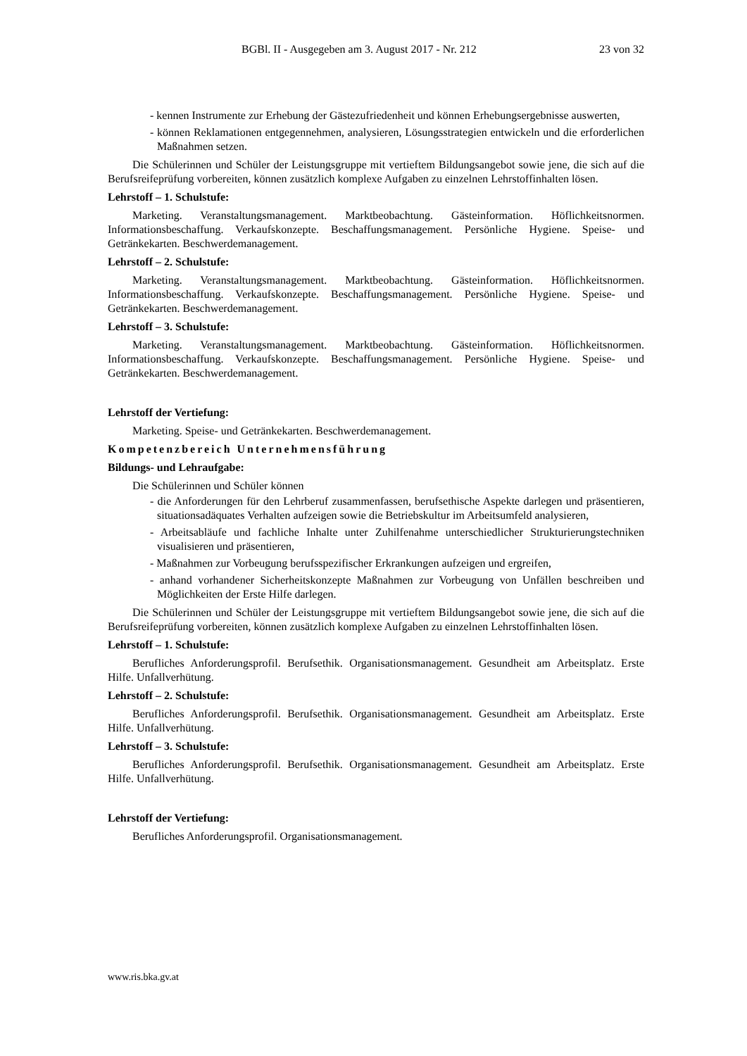BGBl. II - Ausgegeben am 3. August 2017 - Nr. 212 23 von 32
- kennen Instrumente zur Erhebung der Gästezufriedenheit und können Erhebungsergebnisse auswerten,
- können Reklamationen entgegennehmen, analysieren, Lösungsstrategien entwickeln und die erforderlichen Maßnahmen setzen.
Die Schülerinnen und Schüler der Leistungsgruppe mit vertieftem Bildungsangebot sowie jene, die sich auf die Berufsreifeprüfung vorbereiten, können zusätzlich komplexe Aufgaben zu einzelnen Lehrstoffinhalten lösen.
Lehrstoff – 1. Schulstufe:
Marketing. Veranstaltungsmanagement. Marktbeobachtung. Gästeinformation. Höflichkeitsnormen. Informationsbeschaffung. Verkaufskonzepte. Beschaffungsmanagement. Persönliche Hygiene. Speise- und Getränkekarten. Beschwerdemanagement.
Lehrstoff – 2. Schulstufe:
Marketing. Veranstaltungsmanagement. Marktbeobachtung. Gästeinformation. Höflichkeitsnormen. Informationsbeschaffung. Verkaufskonzepte. Beschaffungsmanagement. Persönliche Hygiene. Speise- und Getränkekarten. Beschwerdemanagement.
Lehrstoff – 3. Schulstufe:
Marketing. Veranstaltungsmanagement. Marktbeobachtung. Gästeinformation. Höflichkeitsnormen. Informationsbeschaffung. Verkaufskonzepte. Beschaffungsmanagement. Persönliche Hygiene. Speise- und Getränkekarten. Beschwerdemanagement.
Lehrstoff der Vertiefung:
Marketing. Speise- und Getränkekarten. Beschwerdemanagement.
Kompetenzbereich Unternehmensführung
Bildungs- und Lehraufgabe:
Die Schülerinnen und Schüler können
- die Anforderungen für den Lehrberuf zusammenfassen, berufsethische Aspekte darlegen und präsentieren, situationsadäquates Verhalten aufzeigen sowie die Betriebskultur im Arbeitsumfeld analysieren,
- Arbeitsabläufe und fachliche Inhalte unter Zuhilfenahme unterschiedlicher Strukturierungstechniken visualisieren und präsentieren,
- Maßnahmen zur Vorbeugung berufsspezifischer Erkrankungen aufzeigen und ergreifen,
- anhand vorhandener Sicherheitskonzepte Maßnahmen zur Vorbeugung von Unfällen beschreiben und Möglichkeiten der Erste Hilfe darlegen.
Die Schülerinnen und Schüler der Leistungsgruppe mit vertieftem Bildungsangebot sowie jene, die sich auf die Berufsreifeprüfung vorbereiten, können zusätzlich komplexe Aufgaben zu einzelnen Lehrstoffinhalten lösen.
Lehrstoff – 1. Schulstufe:
Berufliches Anforderungsprofil. Berufsethik. Organisationsmanagement. Gesundheit am Arbeitsplatz. Erste Hilfe. Unfallverhütung.
Lehrstoff – 2. Schulstufe:
Berufliches Anforderungsprofil. Berufsethik. Organisationsmanagement. Gesundheit am Arbeitsplatz. Erste Hilfe. Unfallverhütung.
Lehrstoff – 3. Schulstufe:
Berufliches Anforderungsprofil. Berufsethik. Organisationsmanagement. Gesundheit am Arbeitsplatz. Erste Hilfe. Unfallverhütung.
Lehrstoff der Vertiefung:
Berufliches Anforderungsprofil. Organisationsmanagement.
www.ris.bka.gv.at